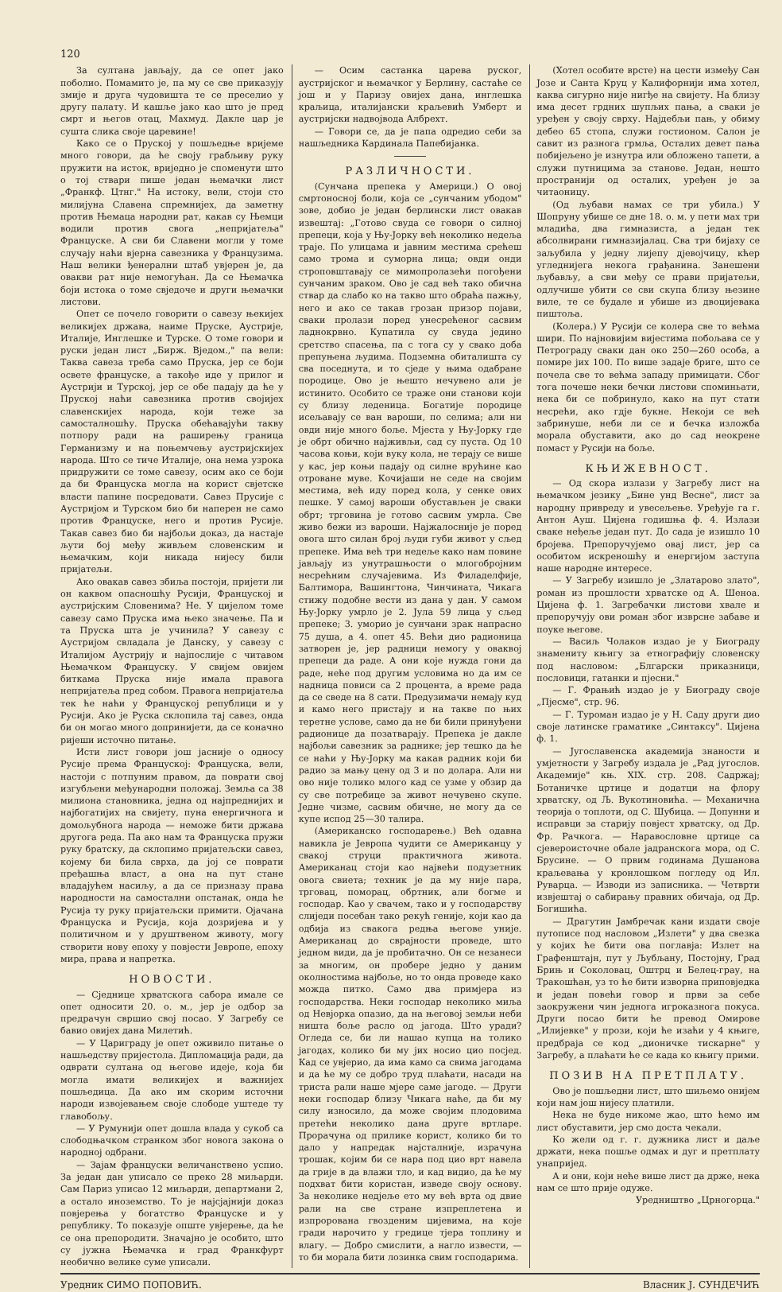120
За султана јављају, да се опет јако поболио. Помамито је, па му се све приказују змије и друга чудовишта те се преселио у другу палату. И кашље јако као што је пред смрт и његов отац, Махмуд. Дакле цар је сушта слика своје царевине!
Како се о Пруској у пошљедње вријеме много говори, да ће своју грабљиву руку пружити на исток, вриједно је споменути што о тој ствари пише један њемачки лист „Франкф. Цтнг." На истоку, вели, стоји сто милијуна Славена спремнијех, да заметну против Њемаца народни рат, какав су Њемци водили против свога „непријатеља" Француске. А сви би Славени могли у томе случају наћи вјерна савезника у Французима. Наш велики ђенерални штаб увјерен је, да овакви рат није немогућан. Да се Њемачка боји истока о томе свједоче и други њемачки листови.
Опет се почело говорити о савезу њекијех великијех држава, наиме Пруске, Аустрије, Италије, Инглешке и Турске. О томе говори и руски један лист „Бирж. Вједом.," па вели: Таква савеза треба само Пруска, јер се боји освете француске, а такође иде у прилог и Аустрији и Турској, јер се обе падају да ће у Пруској наћи савезника против својијех славенскијех народа, који теже за самосталношћу. Пруска обећавајући такву потпору ради на раширењу граница Германизму и на поњемчењу аустријскијех народа. Што се тиче Италије, она нема узрока придружити се томе савезу, осим ако се боји да би Француска могла на корист свјетске власти папине посредовати. Савез Прусије с Аустријом и Турском био би наперен не само против Француске, него и против Русије. Такав савез био би најбољи доказ, да настаје љути бој међу живљем словенским и њемачким, који никада нијесу били пријатељи.
Ако овакав савез збиља постоји, пријети ли он каквом опасношћу Русији, Француској и аустријским Словенима? Не. У цијелом томе савезу само Пруска има њеко значење. Па и та Пруска шта је учинила? У савезу с Аустријом свладала је Данску, у савезу с Италијом Аустрију и најпослије с читавом Њемачком Француску. У свијем овијем биткама Пруска није имала правога непријатеља пред собом. Правога непријатеља тек ће наћи у Француској републици и у Русији. Ако је Руска склопила тај савез, онда би он могао много допринијети, да се коначно ријеши источно питање.
Исти лист говори још јасније о односу Русије према Француској: Француска, вели, настоји с потпуним правом, да поврати свој изгубљени међународни положај. Земља са 38 милиона становника, једна од најпреднијих и најбогатијих на свијету, пуна енергичнога и домољубнога народа — неможе бити држава другога реда. Па ако нам та Француска пружи руку братску, да склопимо пријатељски савез, којему би била сврха, да јој се поврати пређашња власт, а она на пут стане владајућем насиљу, а да се призназу права народности на самостални опстанак, онда ће Русија ту руку пријатељски примити. Ојачана Француска и Русија, која дозријева и у политичном и у друштвеном животу, могу створити нову епоху у повјести Јевропе, епоху мира, права и напретка.
НОВОСТИ.
— Сједнице хрватскога сабора имале се опет односити 20. о. м., јер је одбор за предрачун свршио свој посао. У Загребу се бавио овијех дана Милетић.
— У Цариграду је опет оживило питање о нашљедству пријестола. Дипломација ради, да одврати султана од његове идеје, која би могла имати великијех и важнијех пошљедица. Да ако им скорим источни народи извојевањем своје слободе уштеде ту главобољу.
— У Румунији опет дошла влада у сукоб са слободњачком странком због новога закона о народној одбрани.
— Зајам француски величанствено успио. За један дан уписало се преко 28 миљарди. Сам Париз уписао 12 миљарди, департмани 2, а остало иноземство. То је најсјајнији доказ повјерења у богатство Француске и у републику. То показује опште увјерење, да ће се она препородити. Значајно је особито, што су јужна Њемачка и град Франкфурт необично велике суме уписали.
— Осим састанка царева руског, аустријског и њемачког у Берлину, састаће се још и у Паризу овијех дана, инглешка краљица, италијански краљевић Умберт и аустријски надвојвода Албрехт.
— Говори се, да је папа одредио себи за нашљедника Кардинала Папебијанка.
РАЗЛИЧНОСТИ.
(Сунчана препека у Америци.) О овој смртоносној боли, која се „сунчаним убодом" зове, добио је један берлински лист овакав извештај: „Готово свуда се говори о силној препеци, која у Њу-Јорку већ неколико недеља траје. По улицама и јавним местима срећеш само трома и суморна лица; овди онди строповштавају се мимопролазећи погођени сунчаним зраком. Ово је сад већ тако обична ствар да слабо ко на такво што обраћа пажњу, него и ако се такав грозан призор појави, сваки пролази поред унесрећеног сасвим ладнокрвно. Купатила су свуда једино сретство спасења, па с тога су у свако доба препуњена људима. Подземна обиталишта су сва поседнута, и то сједе у њима одабране породице. Ово је њешто нечувено али је истинито. Особито се траже они станови који су близу леденица. Богатије породице исељавају се ван вароши, по селима; али ни овди није много боље. Мјеста у Њу-Јорку где је обрт обично најживљи, сад су пуста. Од 10 часова коњи, који вуку кола, не терају се више у кас, јер коњи падају од силне врућине као отроване муве. Кочијаши не седе на својим местима, већ иду поред кола, у сенке ових пешке. У самој вароши обустављен је сваки обрт; трговина је готово сасвим умрла. Све живо бежи из вароши. Најжалосније је поред овога што силан број људи губи живот у сљед препеке. Има већ три недеље како нам повине јављају из унутрашњости о млогобројним несрећним случајевима. Из Филаделфије, Балтимора, Вашингтона, Чинчината, Чикага стижу подобне вести из дана у дан. У самом Њу-Јорку умрло је 2. Јула 59 лица у сљед препеке; 3. уморио је сунчани зрак напрасно 75 душа, а 4. опет 45. Већи дио радионица затворен је, јер радници немогу у оваквој препеци да раде. А они које нужда гони да раде, неће под другим условима но да им се надница повиси са 2 процента, а време рада да се сведе на 8 сати. Предузимачи немају куд и камо него пристају и на такве по њих теретне услове, само да не би били принуђени радионице да позатварају. Препека је дакле најбољи савезник за раднике; јер тешко да ће се наћи у Њу-Јорку ма какав радник који би радио за мању цену од 3 и по долара. Али ни ово није толико млого кад се узме у обзир да су све потребице за живот нечувено скупе. Једне чизме, сасвим обичне, не могу да се купе испод 25—30 талира.
(Американско господарење.) Већ одавна навикла је Јевропа чудити се Американцу у свакој струци практичнога живота. Американац стоји као највећи подузетник овога свиета; техник је да му није пара, трговац, поморац, обртник, али богме и господар. Као у свачем, тако и у господарству слиједи посебан тако рекућ геније, који као да одбија из свакога редња његове уније. Американац до сврајности проведе, што једном види, да је пробитачно. Он се незанеси за многим, он пробере једно у даним околностима најбоље, но то онда проведе како можда питко. Само два примјера из господарства. Неки господар неколико миља од Невјорка опазио, да на његовој земљи неби ништа боље расло од јагода. Што уради? Огледа се, би ли нашао купца на толико јагодах, колико би му јих носио цио посјед. Кад се увјерио, да има камо са свима јагодама и да ће му се добро труд плаћати, насади на триста рали наше мјере саме јагоде. — Други неки господар близу Чикага наће, да би му силу износило, да може својим плодовима претећи неколико дана друге вртларе. Прорачуна од прилике корист, колико би то дало у напредак најсталније, израчуна трошак, којим би се нара под цио врт навела да грије в да влажи тло, и кад видио, да ће му подхват бити користан, изведе своју основу. За неколике недјеље ето му већ врта од двие рали на све стране изпреплетена и изпрорована гвозденим цијевима, на које гради нарочито у гредице тјера топлину и влагу. — Добро смислити, а нагло извести, — то би морала бити лозинка свим господарима.
(Хотел особите врсте) на цести између Сан Јозе и Санта Круц у Калифорнији има хотел, каква сигурно није нигђе на свијету. На близу има десет грдних шупљих пања, а сваки је уређен у своју сврху. Најдебљи пањ, у обиму дебео 65 стопа, служи гостионом. Салон је савит из разнога грмља, Осталих девет пања побијељено је изнутра или обложено тапети, а служи путницима за станове. Један, нешто пространији од осталих, уређен је за читаоницу.
(Од љубави намах се три убила.) У Шопруну убише се дне 18. о. м. у пети мах три младића, два гимназиста, а један тек абсолвирани гимназијалац. Сва три бијаху се заљубила у једну лијепу дјевојчицу, кћер угледнијега некога грађанина. Занешени љубављу, а сви међу се прави пријатељи, одлучише убити се сви скупа близу њезине виле, те се будале и убише из двоцијевака пиштоља.
(Колера.) У Русији се колера све то већма шири. По најновијим вијестима побољава се у Петрограду сваки дан око 250—260 особа, а помире јих 100. По више задаје бриге, што се почела све то већма западу примицати. Сбог тога почеше неки бечки листови споминьати, нека би се побринуло, како на пут стати несрећи, ако гдје букне. Некоји се већ забринуше, неби ли се и бечка изложба морала обуставити, ако до сад неокрене помаст у Русији на боље.
КЊИЖЕВНОСТ.
— Од скора излази у Загребу лист на њемачком језику „Бине унд Весне", лист за народну привреду и увесељење. Уређује га г. Антон Ауш. Цијена годишња ф. 4. Излази сваке неђеље један пут. До сада је изишло 10 бројева. Препоручујемо овај лист, јер са особитом искреношћу и енергијом заступа наше народне интересе.
— У Загребу изишло је „Златарово злато", роман из прошлости хрватске од А. Шеноа. Цијена ф. 1. Загребачки листови хвале и препоручују ови роман због изврсне забаве и поуке његове.
— Васиљ Чолаков издао је у Биограду знамениту књигу за етнографију словенску под насловом: „Блгарски приказници, пословици, гатанки и пјесни."
— Г. Фрањић издао је у Биограду своје „Пјесме", стр. 96.
— Г. Туроман издао је у Н. Саду други дио своје латинске граматике „Синтаксу". Цијена ф. 1.
— Југославенска академија знаности и умјетности у Загребу издала је „Рад југослов. Академије" књ. XIX. стр. 208. Садржај; Ботаничке цртице и додатци на флору хрватску, од Љ. Вукотиновића. — Механична теорија о топлоти, од С. Шубица. — Допунни и исправци за старију повјест хрватску, од Др. Фр. Рачкога. — Наравословне цртице са сјевероисточне обале јадранскога мора, од С. Брусине. — О првим годинама Душанова краљевања у кронлошком погледу од Ил. Руварца. — Изводи из записника. — Четврти извјештај о сабирању правних обичаја, од Др. Богишића.
— Драгутин Јамбречак кани издати своје путописе под насловом „Излети" у два свезка у којих ће бити ова поглавја: Излет на Графенштајн, пут у Љубљану, Постојну, Град Брињ и Соколовац, Оштрц и Белец-грау, на Тракошћан, уз то ће бити изворна приповједка и један повећи говор и први за себе заокружени чин једнога игроказнога покуса. Други посао бити ће превод Омирове „Илијевке" у прози, који ће изаћи у 4 књиге, предбраја се код „дионичке тискарне" у Загребу, а плаћати ће се када ко књигу прими.
ПОЗИВ НА ПРЕТПЛАТУ.
Ово је пошљедни лист, што шиљемо онијем који нам још нијесу платили.
Нека не буде никоме жао, што ћемо им лист обуставити, јер смо доста чекали.
Ко жели од г. г. дужника лист и даље држати, нека пошље одмах и дуг и претплату унапријед.
А и они, који неће више лист да држе, нека нам се што прије одуже.
Уредништво „Црногорца."
Уредник СИМО ПОПОВИЋ. Власник Ј. СУНДЕЧИЋ